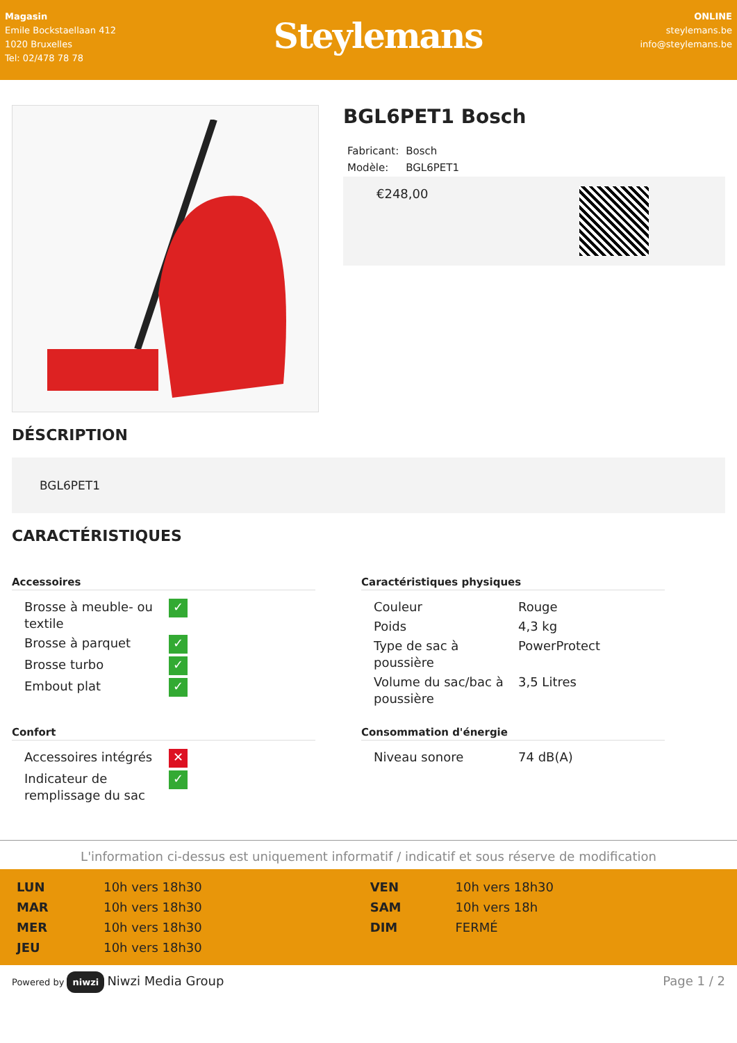Magasin
Emile Bockstaellaan 412
1020 Bruxelles
Tel: 02/478 78 78
Steylemans
ONLINE
steylemans.be
info@steylemans.be
BGL6PET1 Bosch
| Fabricant: | Bosch |
| Modèle: | BGL6PET1 |
€248,00
DÉSCRIPTION
BGL6PET1
CARACTÉRISTIQUES
Accessoires
| Brosse à meuble- ou textile | ✓ |
| Brosse à parquet | ✓ |
| Brosse turbo | ✓ |
| Embout plat | ✓ |
Caractéristiques physiques
| Couleur | Rouge |
| Poids | 4,3 kg |
| Type de sac à poussière | PowerProtect |
| Volume du sac/bac à poussière | 3,5 Litres |
Confort
| Accessoires intégrés | ✕ |
| Indicateur de remplissage du sac | ✓ |
Consommation d'énergie
| Niveau sonore | 74 dB(A) |
L'information ci-dessus est uniquement informatif / indicatif et sous réserve de modification
| LUN | 10h vers 18h30 | VEN | 10h vers 18h30 |
| MAR | 10h vers 18h30 | SAM | 10h vers 18h |
| MER | 10h vers 18h30 | DIM | FERMÉ |
| JEU | 10h vers 18h30 | | |
Powered by niwzi Niwzi Media Group Page 1 / 2